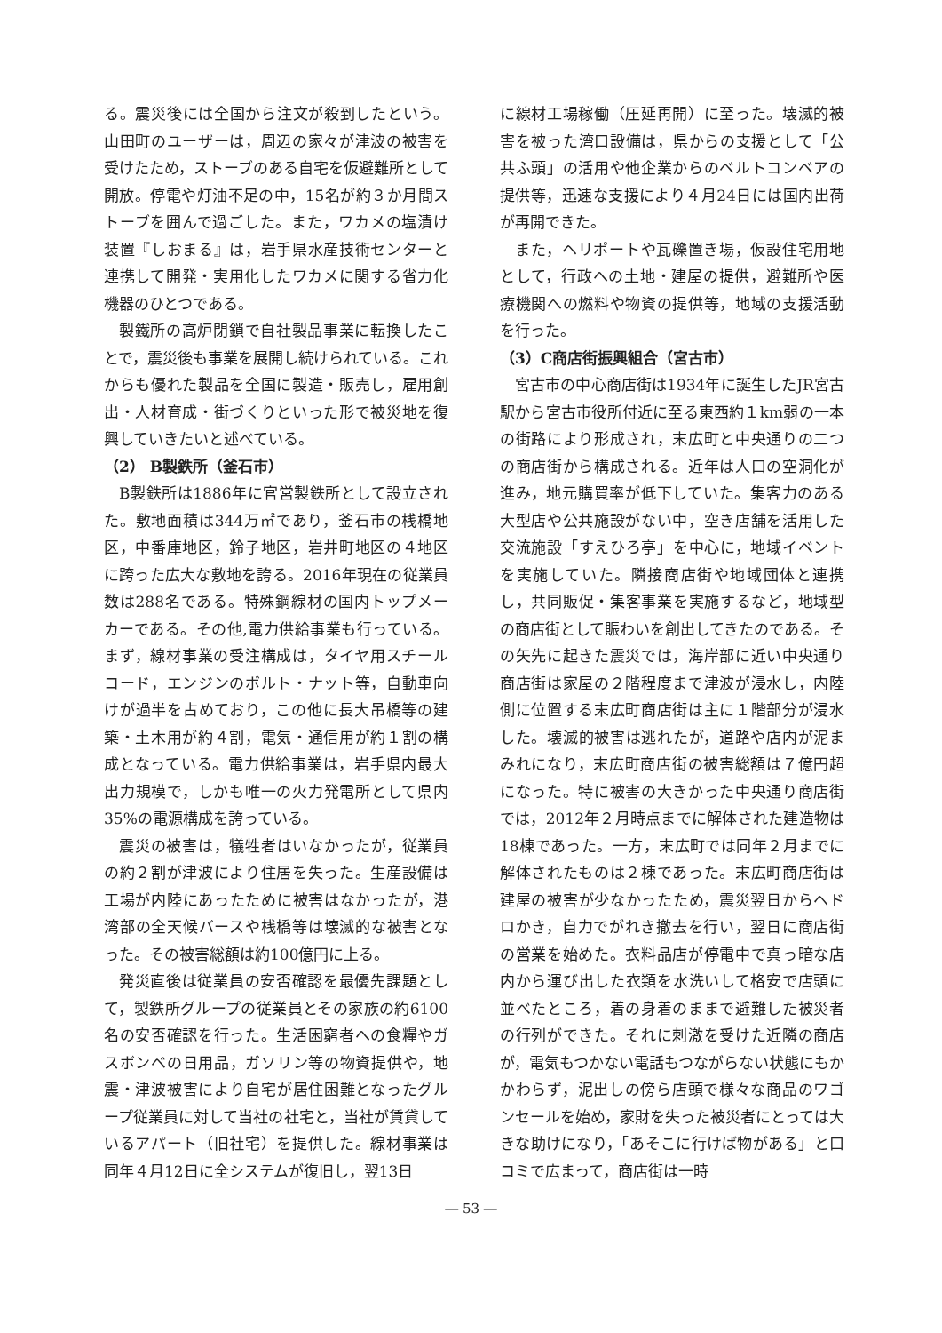る。震災後には全国から注文が殺到したという。山田町のユーザーは，周辺の家々が津波の被害を受けたため，ストーブのある自宅を仮避難所として開放。停電や灯油不足の中，15名が約３か月間ストーブを囲んで過ごした。また，ワカメの塩漬け装置『しおまる』は，岩手県水産技術センターと連携して開発・実用化したワカメに関する省力化機器のひとつである。
製鐵所の高炉閉鎖で自社製品事業に転換したことで，震災後も事業を展開し続けられている。これからも優れた製品を全国に製造・販売し，雇用創出・人材育成・街づくりといった形で被災地を復興していきたいと述べている。
（2） B製鉄所（釜石市）
B製鉄所は1886年に官営製鉄所として設立された。敷地面積は344万㎡であり，釜石市の桟橋地区，中番庫地区，鈴子地区，岩井町地区の４地区に跨った広大な敷地を誇る。2016年現在の従業員数は288名である。特殊鋼線材の国内トップメーカーである。その他,電力供給事業も行っている。まず，線材事業の受注構成は，タイヤ用スチールコード，エンジンのボルト・ナット等，自動車向けが過半を占めており，この他に長大吊橋等の建築・土木用が約４割，電気・通信用が約１割の構成となっている。電力供給事業は，岩手県内最大出力規模で，しかも唯一の火力発電所として県内35%の電源構成を誇っている。
震災の被害は，犠牲者はいなかったが，従業員の約２割が津波により住居を失った。生産設備は工場が内陸にあったために被害はなかったが，港湾部の全天候バースや桟橋等は壊滅的な被害となった。その被害総額は約100億円に上る。
発災直後は従業員の安否確認を最優先課題として，製鉄所グループの従業員とその家族の約6100名の安否確認を行った。生活困窮者への食糧やガスボンベの日用品，ガソリン等の物資提供や，地震・津波被害により自宅が居住困難となったグループ従業員に対して当社の社宅と，当社が賃貸しているアパート（旧社宅）を提供した。線材事業は同年４月12日に全システムが復旧し，翌13日
に線材工場稼働（圧延再開）に至った。壊滅的被害を被った湾口設備は，県からの支援として「公共ふ頭」の活用や他企業からのベルトコンベアの提供等，迅速な支援により４月24日には国内出荷が再開できた。
また，ヘリポートや瓦礫置き場，仮設住宅用地として，行政への土地・建屋の提供，避難所や医療機関への燃料や物資の提供等，地域の支援活動を行った。
（3）C商店街振興組合（宮古市）
宮古市の中心商店街は1934年に誕生したJR宮古駅から宮古市役所付近に至る東西約１km弱の一本の街路により形成され，末広町と中央通りの二つの商店街から構成される。近年は人口の空洞化が進み，地元購買率が低下していた。集客力のある大型店や公共施設がない中，空き店舗を活用した交流施設「すえひろ亭」を中心に，地域イベントを実施していた。隣接商店街や地域団体と連携し，共同販促・集客事業を実施するなど，地域型の商店街として賑わいを創出してきたのである。その矢先に起きた震災では，海岸部に近い中央通り商店街は家屋の２階程度まで津波が浸水し，内陸側に位置する末広町商店街は主に１階部分が浸水した。壊滅的被害は逃れたが，道路や店内が泥まみれになり，末広町商店街の被害総額は７億円超になった。特に被害の大きかった中央通り商店街では，2012年２月時点までに解体された建造物は18棟であった。一方，末広町では同年２月までに解体されたものは２棟であった。末広町商店街は建屋の被害が少なかったため，震災翌日からヘドロかき，自力でがれき撤去を行い，翌日に商店街の営業を始めた。衣料品店が停電中で真っ暗な店内から運び出した衣類を水洗いして格安で店頭に並べたところ，着の身着のままで避難した被災者の行列ができた。それに刺激を受けた近隣の商店が，電気もつかない電話もつながらない状態にもかかわらず，泥出しの傍ら店頭で様々な商品のワゴンセールを始め，家財を失った被災者にとっては大きな助けになり，「あそこに行けば物がある」と口コミで広まって，商店街は一時
― 53 ―